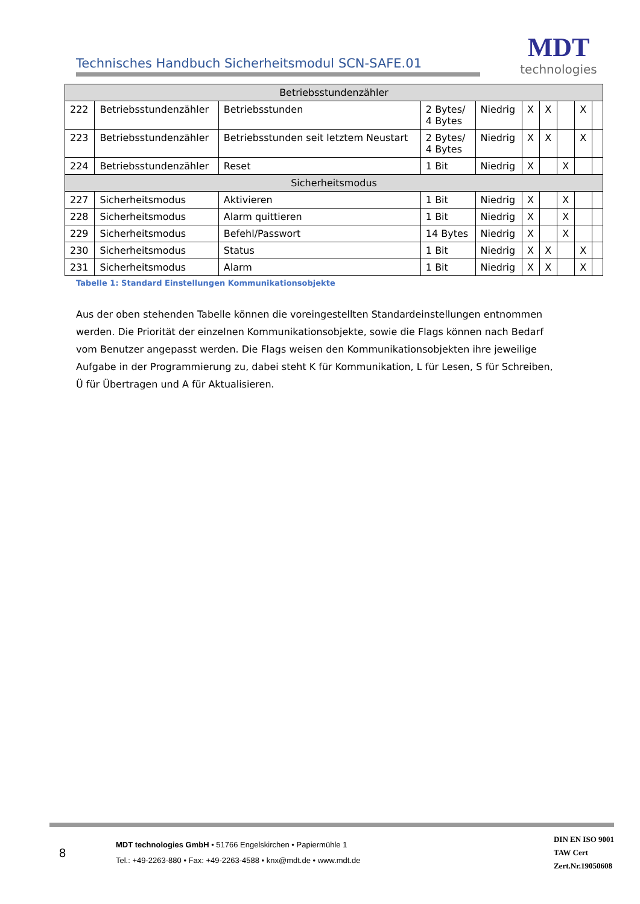Technisches Handbuch Sicherheitsmodul SCN-SAFE.01
MDT
technologies
| Betriebsstundenzähler | | | | | | | | | |
| 222 | Betriebsstundenzähler | Betriebsstunden | 2 Bytes/ 4 Bytes | Niedrig | X | X | | X | |
| 223 | Betriebsstundenzähler | Betriebsstunden seit letztem Neustart | 2 Bytes/ 4 Bytes | Niedrig | X | X | | X | |
| 224 | Betriebsstundenzähler | Reset | 1 Bit | Niedrig | X | | X | | |
| Sicherheitsmodus | | | | | | | | | |
| 227 | Sicherheitsmodus | Aktivieren | 1 Bit | Niedrig | X | | X | | |
| 228 | Sicherheitsmodus | Alarm quittieren | 1 Bit | Niedrig | X | | X | | |
| 229 | Sicherheitsmodus | Befehl/Passwort | 14 Bytes | Niedrig | X | | X | | |
| 230 | Sicherheitsmodus | Status | 1 Bit | Niedrig | X | X | | X | |
| 231 | Sicherheitsmodus | Alarm | 1 Bit | Niedrig | X | X | | X | |
Tabelle 1: Standard Einstellungen Kommunikationsobjekte
Aus der oben stehenden Tabelle können die voreingestellten Standardeinstellungen entnommen werden. Die Priorität der einzelnen Kommunikationsobjekte, sowie die Flags können nach Bedarf vom Benutzer angepasst werden. Die Flags weisen den Kommunikationsobjekten ihre jeweilige Aufgabe in der Programmierung zu, dabei steht K für Kommunikation, L für Lesen, S für Schreiben, Ü für Übertragen und A für Aktualisieren.
8
MDT technologies GmbH • 51766 Engelskirchen • Papiermühle 1
Tel.: +49-2263-880 • Fax: +49-2263-4588 • knx@mdt.de • www.mdt.de
DIN EN ISO 9001
TAW Cert
Zert.Nr.19050608